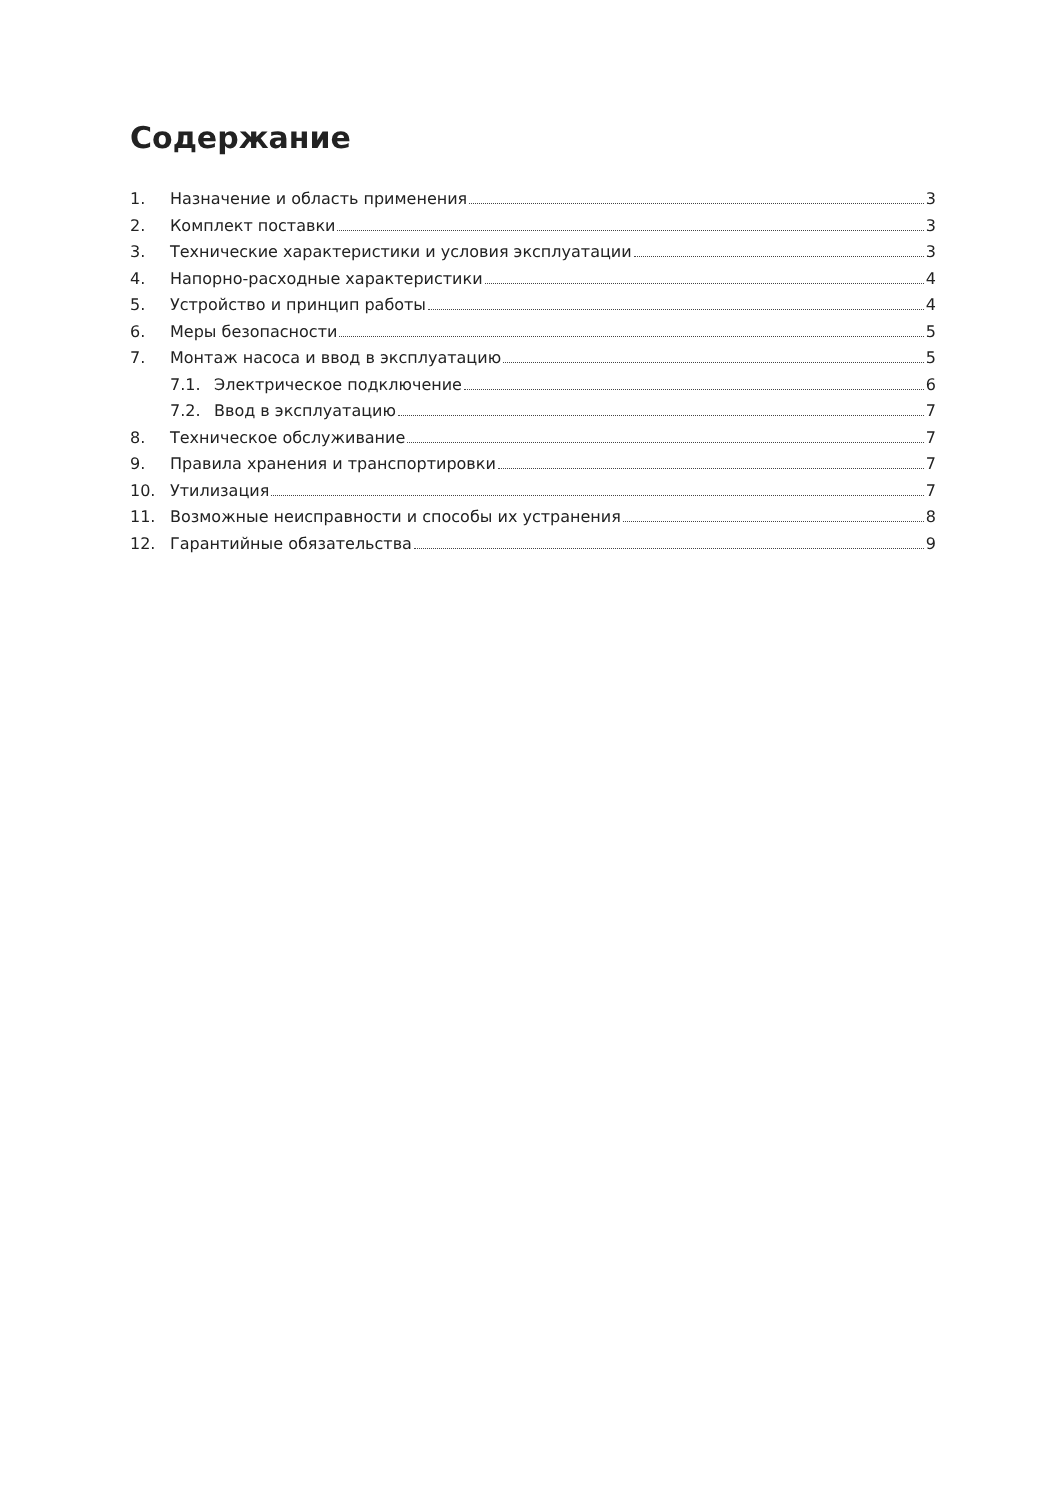Содержание
1. Назначение и область применения 3
2. Комплект поставки 3
3. Технические характеристики и условия эксплуатации 3
4. Напорно-расходные характеристики 4
5. Устройство и принцип работы 4
6. Меры безопасности 5
7. Монтаж насоса и ввод в эксплуатацию 5
7.1. Электрическое подключение 6
7.2. Ввод в эксплуатацию 7
8. Техническое обслуживание 7
9. Правила хранения и транспортировки 7
10. Утилизация 7
11. Возможные неисправности и способы их устранения 8
12. Гарантийные обязательства 9